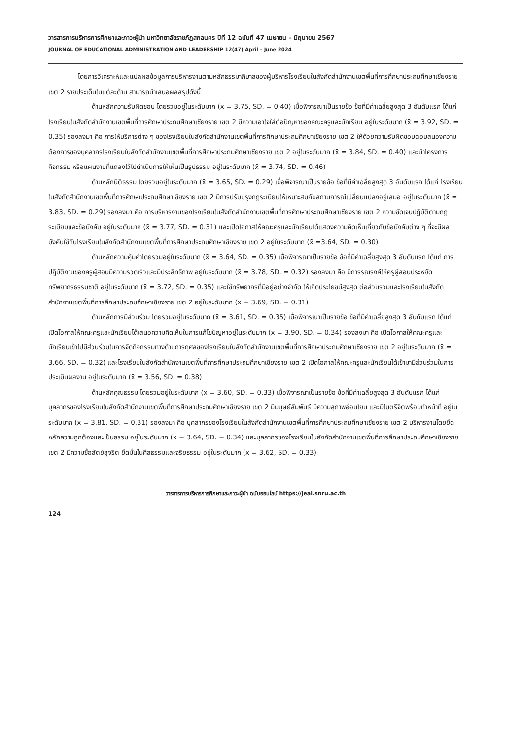วารสารการบริหารการศึกษาและภาวะผู้นำ มหาวิทยาลัยราชภัฏสกลนคร ปีที่ 12 ฉบับที่ 47 เมษายน – มิถุนายน 2567
JOURNAL OF EDUCATIONAL ADMINISTRATION AND LEADERSHIP 12(47) April – June 2024
โดยการวิเคราะห์และแปลผลข้อมูลการบริหารงานตามหลักธรรมาภิบาลของผู้บริหารโรงเรียนในสังกัดสำนักงานเขตพื้นที่การศึกษาประถมศึกษาเชียงราย เขต 2 รายประเด็นในแต่ละด้าน สามารถนำเสนอผลสรุปดังนี้
ด้านหลักความรับผิดชอบ โดยรวมอยู่ในระดับมาก (x̄ = 3.75, SD. = 0.40) เมื่อพิจารณาเป็นรายข้อ ข้อที่มีค่าเฉลี่ยสูงสุด 3 อันดับแรก ได้แก่ โรงเรียนในสังกัดสำนักงานเขตพื้นที่การศึกษาประถมศึกษาเชียงราย เขต 2 มีความเอาใจใส่ต่อปัญหาของคณะครูและนักเรียน อยู่ในระดับมาก (x̄ = 3.92, SD. = 0.35) รองลงมา คือ การให้บริการต่าง ๆ ของโรงเรียนในสังกัดสำนักงานเขตพื้นที่การศึกษาประถมศึกษาเชียงราย เขต 2 ให้ด้วยความรับผิดชอบตอบสนองความต้องการของบุคลากรโรงเรียนในสังกัดสำนักงานเขตพื้นที่การศึกษาประถมศึกษาเชียงราย เขต 2 อยู่ในระดับมาก (x̄ = 3.84, SD. = 0.40) และนำโครงการ กิจกรรม หรือแผนงานที่แถลงไว้ไปดำเนินการให้เห็นเป็นรูปธรรม อยู่ในระดับมาก (x̄ = 3.74, SD. = 0.46)
ด้านหลักนิติธรรม โดยรวมอยู่ในระดับมาก (x̄ = 3.65, SD. = 0.29) เมื่อพิจารณาเป็นรายข้อ ข้อที่มีค่าเฉลี่ยสูงสุด 3 อันดับแรก ได้แก่ โรงเรียนในสังกัดสำนักงานเขตพื้นที่การศึกษาประถมศึกษาเชียงราย เขต 2 มีการปรับปรุงกฎระเบียบให้เหมาะสมกับสถานการณ์เปลี่ยนแปลงอยู่เสมอ อยู่ในระดับมาก (x̄ = 3.83, SD. = 0.29) รองลงมา คือ การบริหารงานของโรงเรียนในสังกัดสำนักงานเขตพื้นที่การศึกษาประถมศึกษาเชียงราย เขต 2 ความชัดเจนปฏิบัติตามกฎระเบียบและข้อบังคับ อยู่ในระดับมาก (x̄ = 3.77, SD. = 0.31) และเปิดโอกาสให้คณะครูและนักเรียนได้แสดงความคิดเห็นเกี่ยวกับข้อบังคับต่าง ๆ ที่จะมีผลบังคับใช้กับโรงเรียนในสังกัดสำนักงานเขตพื้นที่การศึกษาประถมศึกษาเชียงราย เขต 2 อยู่ในระดับมาก (x̄ =3.64, SD. = 0.30)
ด้านหลักความคุ้มค่าโดยรวมอยู่ในระดับมาก (x̄ = 3.64, SD. = 0.35) เมื่อพิจารณาเป็นรายข้อ ข้อที่มีค่าเฉลี่ยสูงสุด 3 อันดับแรก ได้แก่ การปฏิบัติงานของครูผู้สอนมีความรวดเร็วและมีประสิทธิภาพ อยู่ในระดับมาก (x̄ = 3.78, SD. = 0.32) รองลงมา คือ มีการรณรงค์ให้ครูผู้สอนประหยัดทรัพยากรธรรมชาติ อยู่ในระดับมาก (x̄ = 3.72, SD. = 0.35) และใช้ทรัพยากรที่มีอยู่อย่างจำกัด ให้เกิดประโยชน์สูงสุด ต่อส่วนรวมและโรงเรียนในสังกัดสำนักงานเขตพื้นที่การศึกษาประถมศึกษาเชียงราย เขต 2 อยู่ในระดับมาก (x̄ = 3.69, SD. = 0.31)
ด้านหลักการมีส่วนร่วม โดยรวมอยู่ในระดับมาก (x̄ = 3.61, SD. = 0.35) เมื่อพิจารณาเป็นรายข้อ ข้อที่มีค่าเฉลี่ยสูงสุด 3 อันดับแรก ได้แก่ เปิดโอกาสให้คณะครูและนักเรียนได้เสนอความคิดเห็นในการแก้ไขปัญหาอยู่ในระดับมาก (x̄ = 3.90, SD. = 0.34) รองลงมา คือ เปิดโอกาสให้คณะครูและนักเรียนเข้าไปมีส่วนร่วมในการจัดกิจกรรมทางด้านการกุศลของโรงเรียนในสังกัดสำนักงานเขตพื้นที่การศึกษาประถมศึกษาเชียงราย เขต 2 อยู่ในระดับมาก (x̄ = 3.66, SD. = 0.32) และโรงเรียนในสังกัดสำนักงานเขตพื้นที่การศึกษาประถมศึกษาเชียงราย เขต 2 เปิดโอกาสให้คณะครูและนักเรียนได้เข้ามามีส่วนร่วมในการประเมินผลงาน อยู่ในระดับมาก (x̄ = 3.56, SD. = 0.38)
ด้านหลักคุณธรรม โดยรวมอยู่ในระดับมาก (x̄ = 3.60, SD. = 0.33) เมื่อพิจารณาเป็นรายข้อ ข้อที่มีค่าเฉลี่ยสูงสุด 3 อันดับแรก ได้แก่ บุคลากรของโรงเรียนในสังกัดสำนักงานเขตพื้นที่การศึกษาประถมศึกษาเชียงราย เขต 2 มีมนุษย์สัมพันธ์ มีความสุภาพอ่อนโยน และมีไมตรีจิตพร้อมทำหน้าที่ อยู่ในระดับมาก (x̄ = 3.81, SD. = 0.31) รองลงมา คือ บุคลากรของโรงเรียนในสังกัดสำนักงานเขตพื้นที่การศึกษาประถมศึกษาเชียงราย เขต 2 บริหารงานโดยยึดหลักความถูกต้องและเป็นธรรม อยู่ในระดับมาก (x̄ = 3.64, SD. = 0.34) และบุคลากรของโรงเรียนในสังกัดสำนักงานเขตพื้นที่การศึกษาประถมศึกษาเชียงราย เขต 2 มีความซื่อสัตย์สุจริต ยึดมั่นในศีลธรรมและจริยธรรม อยู่ในระดับมาก (x̄ = 3.62, SD. = 0.33)
วารสารการบริหารการศึกษาและภาวะผู้นำ ฉบับออนไลน์ https://jeal.snru.ac.th
124